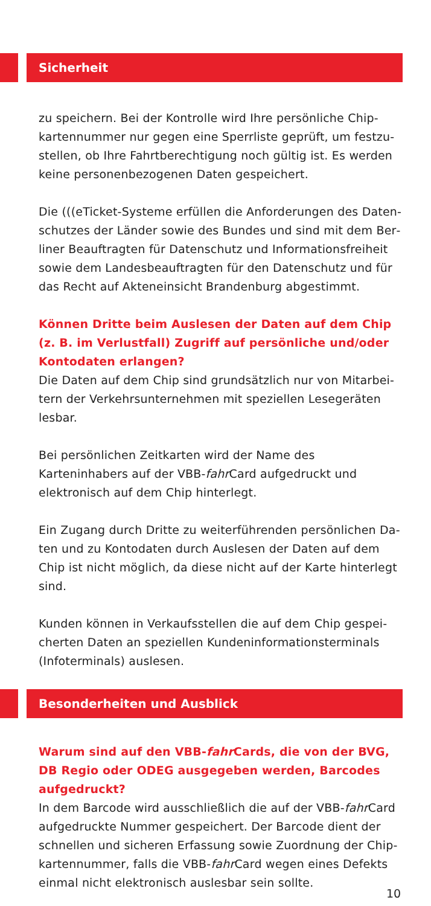Sicherheit
zu speichern. Bei der Kontrolle wird Ihre persönliche Chip­kartennummer nur gegen eine Sperrliste geprüft, um festzu­stellen, ob Ihre Fahrtberechtigung noch gültig ist. Es werden keine personenbezogenen Daten gespeichert.
Die (((eTicket-Systeme erfüllen die Anforderungen des Daten­schutzes der Länder sowie des Bundes und sind mit dem Ber­liner Beauftragten für Datenschutz und Informationsfreiheit sowie dem Landesbeauftragten für den Datenschutz und für das Recht auf Akteneinsicht Brandenburg abgestimmt.
Können Dritte beim Auslesen der Daten auf dem Chip (z. B. im Verlustfall) Zugriff auf persönliche und/oder Kontodaten erlangen?
Die Daten auf dem Chip sind grundsätzlich nur von Mitarbei­tern der Verkehrsunternehmen mit speziellen Lesegeräten lesbar.
Bei persönlichen Zeitkarten wird der Name des Karteninhabers auf der VBB-fahr Card aufgedruckt und elektronisch auf dem Chip hinterlegt.
Ein Zugang durch Dritte zu weiterführenden persönlichen Da­ten und zu Kontodaten durch Auslesen der Daten auf dem Chip ist nicht möglich, da diese nicht auf der Karte hinterlegt sind.
Kunden können in Verkaufsstellen die auf dem Chip gespei­cherten Daten an speziellen Kundeninformationsterminals (Infoterminals) auslesen.
Besonderheiten und Ausblick
Warum sind auf den VBB-fahr Cards, die von der BVG, DB Re­gio oder ODEG ausgegeben werden, Barcodes aufgedruckt?
In dem Barcode wird ausschließlich die auf der VBB-fahr Card aufgedruckte Nummer gespeichert. Der Barcode dient der schnellen und sicheren Erfassung sowie Zuordnung der Chip­kartennummer, falls die VBB-fahr Card wegen eines Defekts einmal nicht elektronisch auslesbar sein sollte.
10